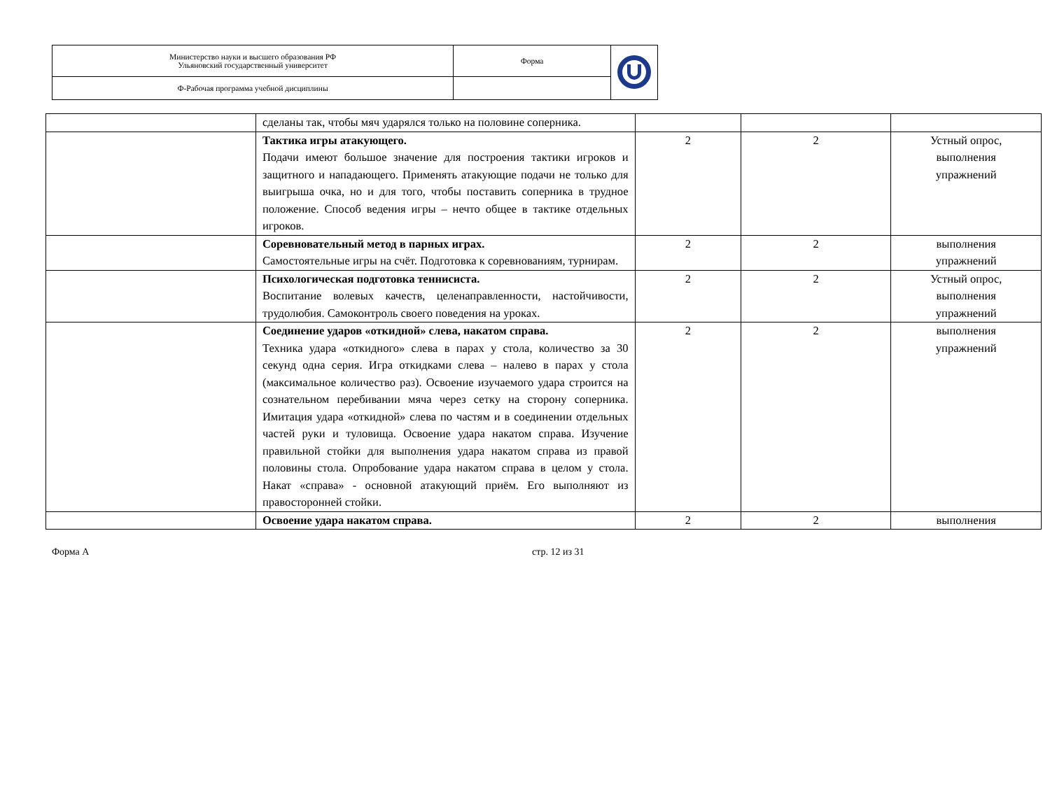| Министерство науки и высшего образования РФ Ульяновский государственный университет | Форма | |
| Ф-Рабочая программа учебной дисциплины | | |
| | сделаны так, чтобы мяч ударялся только на половине соперника. | | | |
| | Тактика игры атакующего. Подачи имеют большое значение для построения тактики игроков и защитного и нападающего. Применять атакующие подачи не только для выигрыша очка, но и для того, чтобы поставить соперника в трудное положение. Способ ведения игры – нечто общее в тактике отдельных игроков. | 2 | 2 | Устный опрос, выполнения упражнений |
| | Соревновательный метод в парных играх. Самостоятельные игры на счёт. Подготовка к соревнованиям, турнирам. | 2 | 2 | выполнения упражнений |
| | Психологическая подготовка теннисиста. Воспитание волевых качеств, целенаправленности, настойчивости, трудолюбия. Самоконтроль своего поведения на уроках. | 2 | 2 | Устный опрос, выполнения упражнений |
| | Соединение ударов «откидной» слева, накатом справа. Техника удара «откидного» слева в парах у стола, количество за 30 секунд одна серия. Игра откидками слева – налево в парах у стола (максимальное количество раз). Освоение изучаемого удара строится на сознательном перебивании мяча через сетку на сторону соперника. Имитация удара «откидной» слева по частям и в соединении отдельных частей руки и туловища. Освоение удара накатом справа. Изучение правильной стойки для выполнения удара накатом справа из правой половины стола. Опробование удара накатом справа в целом у стола. Накат «справа» - основной атакующий приём. Его выполняют из правосторонней стойки. | 2 | 2 | выполнения упражнений |
| | Освоение удара накатом справа. | 2 | 2 | выполнения |
Форма А стр. 12 из 31